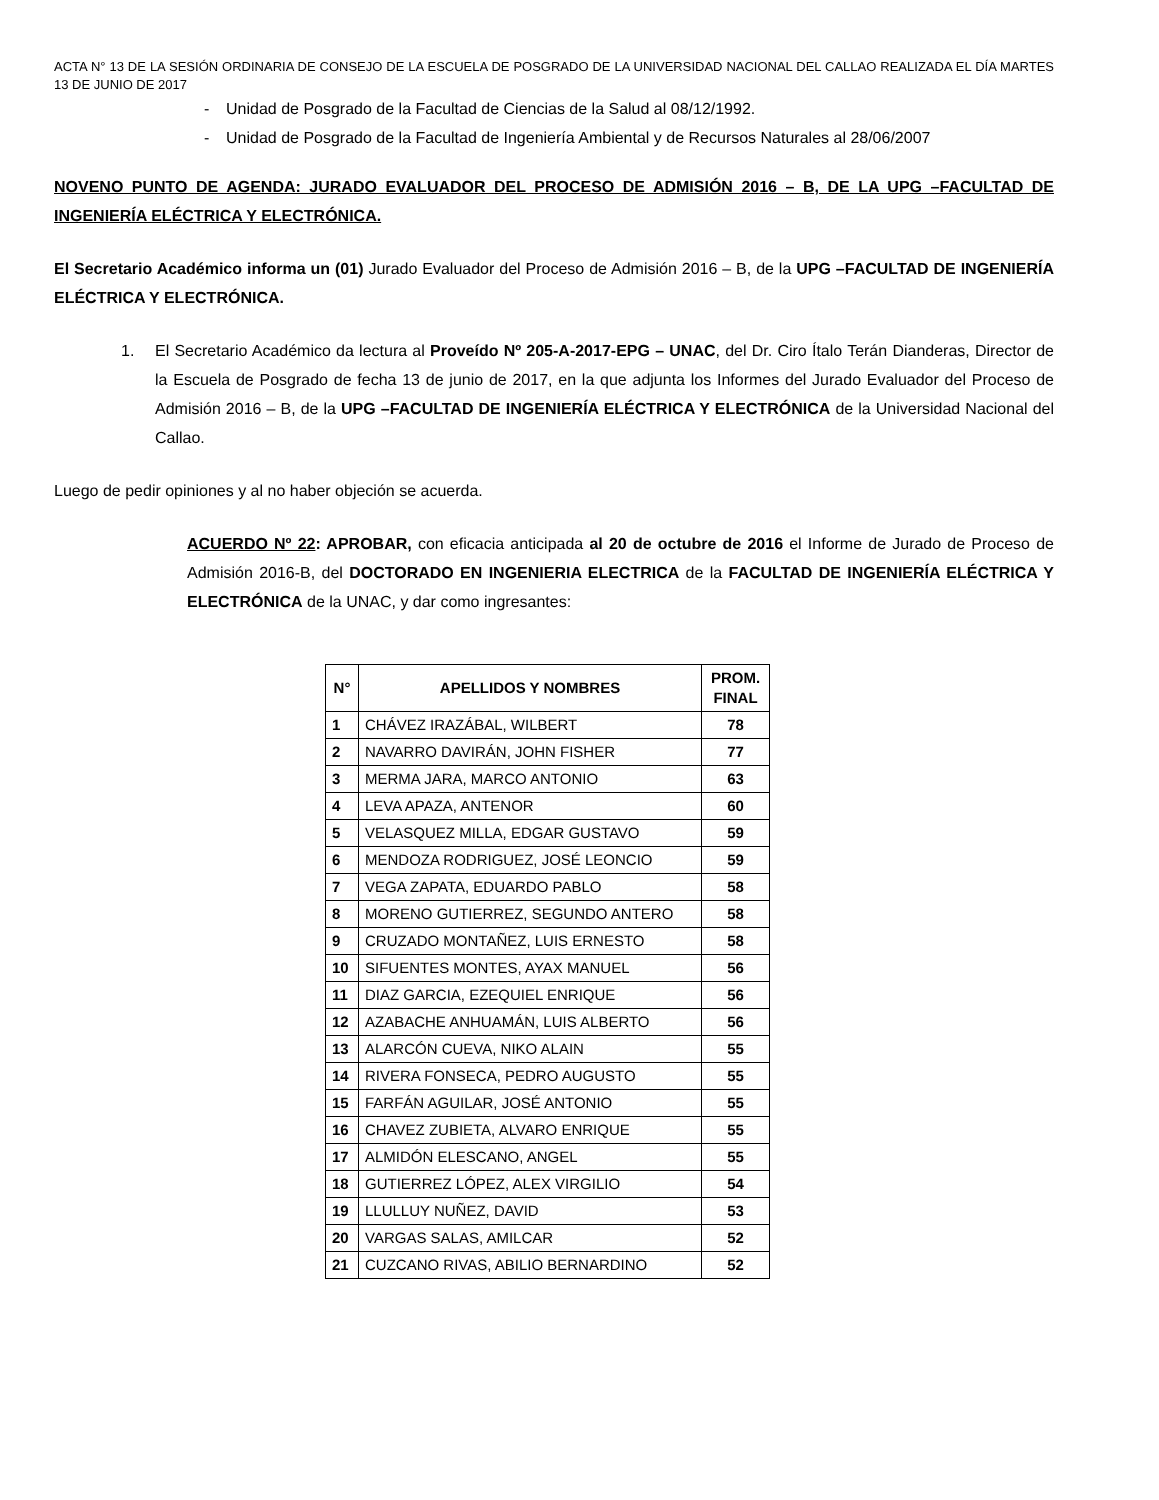ACTA N° 13 DE LA SESIÓN ORDINARIA DE CONSEJO DE LA ESCUELA DE POSGRADO DE LA UNIVERSIDAD NACIONAL DEL CALLAO REALIZADA EL DÍA MARTES 13 DE JUNIO DE 2017
- Unidad de Posgrado de la Facultad de Ciencias de la Salud al 08/12/1992.
- Unidad de Posgrado de la Facultad de Ingeniería Ambiental y de Recursos Naturales al 28/06/2007
NOVENO PUNTO DE AGENDA: JURADO EVALUADOR DEL PROCESO DE ADMISIÓN 2016 – B, DE LA UPG –FACULTAD DE INGENIERÍA ELÉCTRICA Y ELECTRÓNICA.
El Secretario Académico informa un (01) Jurado Evaluador del Proceso de Admisión 2016 – B, de la UPG –FACULTAD DE INGENIERÍA ELÉCTRICA Y ELECTRÓNICA.
1. El Secretario Académico da lectura al Proveído Nº 205-A-2017-EPG – UNAC, del Dr. Ciro Ítalo Terán Dianderas, Director de la Escuela de Posgrado de fecha 13 de junio de 2017, en la que adjunta los Informes del Jurado Evaluador del Proceso de Admisión 2016 – B, de la UPG –FACULTAD DE INGENIERÍA ELÉCTRICA Y ELECTRÓNICA de la Universidad Nacional del Callao.
Luego de pedir opiniones y al no haber objeción se acuerda.
ACUERDO Nº 22: APROBAR, con eficacia anticipada al 20 de octubre de 2016 el Informe de Jurado de Proceso de Admisión 2016-B, del DOCTORADO EN INGENIERIA ELECTRICA de la FACULTAD DE INGENIERÍA ELÉCTRICA Y ELECTRÓNICA de la UNAC, y dar como ingresantes:
| N° | APELLIDOS Y NOMBRES | PROM. FINAL |
| --- | --- | --- |
| 1 | CHÁVEZ IRAZÁBAL, WILBERT | 78 |
| 2 | NAVARRO DAVIRÁN, JOHN FISHER | 77 |
| 3 | MERMA JARA, MARCO ANTONIO | 63 |
| 4 | LEVA APAZA, ANTENOR | 60 |
| 5 | VELASQUEZ MILLA, EDGAR GUSTAVO | 59 |
| 6 | MENDOZA RODRIGUEZ, JOSÉ LEONCIO | 59 |
| 7 | VEGA ZAPATA, EDUARDO PABLO | 58 |
| 8 | MORENO GUTIERREZ, SEGUNDO ANTERO | 58 |
| 9 | CRUZADO MONTAÑEZ, LUIS ERNESTO | 58 |
| 10 | SIFUENTES MONTES, AYAX MANUEL | 56 |
| 11 | DIAZ GARCIA, EZEQUIEL ENRIQUE | 56 |
| 12 | AZABACHE ANHUAMÁN, LUIS ALBERTO | 56 |
| 13 | ALARCÓN CUEVA, NIKO ALAIN | 55 |
| 14 | RIVERA FONSECA, PEDRO AUGUSTO | 55 |
| 15 | FARFÁN AGUILAR, JOSÉ ANTONIO | 55 |
| 16 | CHAVEZ ZUBIETA, ALVARO ENRIQUE | 55 |
| 17 | ALMIDÓN ELESCANO, ANGEL | 55 |
| 18 | GUTIERREZ LÓPEZ, ALEX VIRGILIO | 54 |
| 19 | LLULLUY NUÑEZ, DAVID | 53 |
| 20 | VARGAS SALAS, AMILCAR | 52 |
| 21 | CUZCANO RIVAS, ABILIO BERNARDINO | 52 |